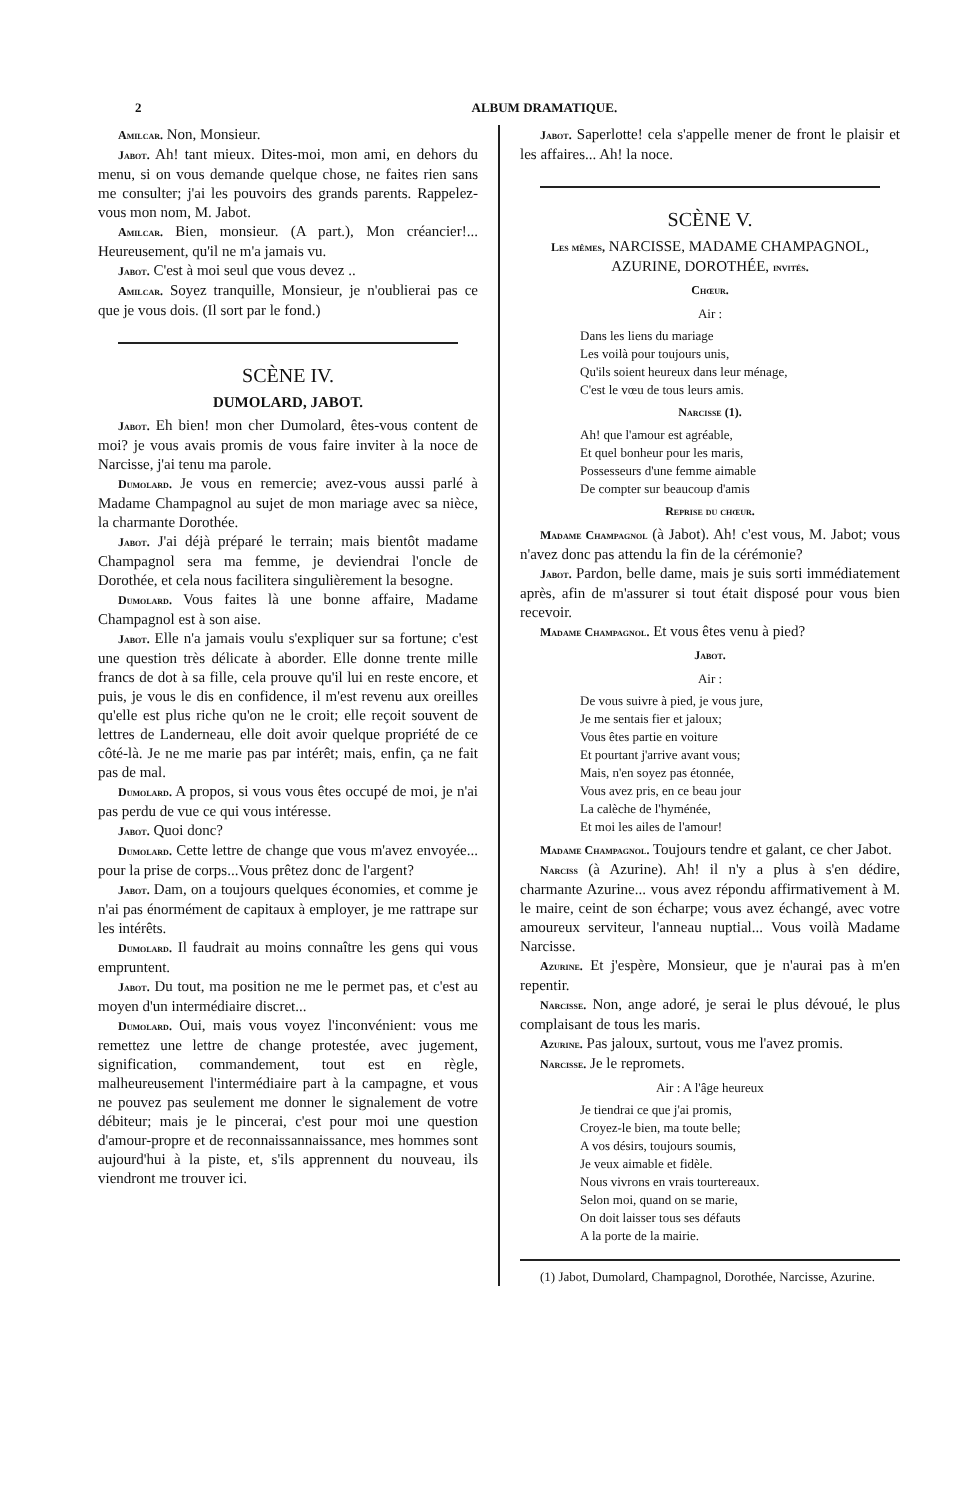2 ALBUM DRAMATIQUE.
Amilcar. Non, Monsieur.
Jabot. Ah! tant mieux. Dites-moi, mon ami, en dehors du menu, si on vous demande quelque chose, ne faites rien sans me consulter; j'ai les pouvoirs des grands parents. Rappelez-vous mon nom, M. Jabot.
Amilcar. Bien, monsieur. (A part.), Mon créancier!... Heureusement, qu'il ne m'a jamais vu.
Jabot. C'est à moi seul que vous devez ..
Amilcar. Soyez tranquille, Monsieur, je n'oublierai pas ce que je vous dois. (Il sort par le fond.)
SCÈNE IV.
DUMOLARD, JABOT.
Jabot. Eh bien! mon cher Dumolard, êtes-vous content de moi? je vous avais promis de vous faire inviter à la noce de Narcisse, j'ai tenu ma parole.
Dumolard. Je vous en remercie; avez-vous aussi parlé à Madame Champagnol au sujet de mon mariage avec sa nièce, la charmante Dorothée.
Jabot. J'ai déjà préparé le terrain; mais bientôt madame Champagnol sera ma femme, je deviendrai l'oncle de Dorothée, et cela nous facilitera singulièrement la besogne.
Dumolard. Vous faites là une bonne affaire, Madame Champagnol est à son aise.
Jabot. Elle n'a jamais voulu s'expliquer sur sa fortune; c'est une question très délicate à aborder. Elle donne trente mille francs de dot à sa fille, cela prouve qu'il lui en reste encore, et puis, je vous le dis en confidence, il m'est revenu aux oreilles qu'elle est plus riche qu'on ne le croit; elle reçoit souvent de lettres de Landerneau, elle doit avoir quelque propriété de ce côté-là. Je ne me marie pas par intérêt; mais, enfin, ça ne fait pas de mal.
Dumolard. A propos, si vous vous êtes occupé de moi, je n'ai pas perdu de vue ce qui vous intéresse.
Jabot. Quoi donc?
Dumolard. Cette lettre de change que vous m'avez envoyée... pour la prise de corps...Vous prêtez donc de l'argent?
Jabot. Dam, on a toujours quelques économies, et comme je n'ai pas énormément de capitaux à employer, je me rattrape sur les intérêts.
Dumolard. Il faudrait au moins connaître les gens qui vous empruntent.
Jabot. Du tout, ma position ne me le permet pas, et c'est au moyen d'un intermédiaire discret...
Dumolard. Oui, mais vous voyez l'inconvénient: vous me remettez une lettre de change protestée, avec jugement, signification, commandement, tout est en règle, malheureusement l'intermédiaire part à la campagne, et vous ne pouvez pas seulement me donner le signalement de votre débiteur; mais je le pincerai, c'est pour moi une question d'amour-propre et de reconnaissannaissance, mes hommes sont aujourd'hui à la piste, et, s'ils apprennent du nouveau, ils viendront me trouver ici.
Jabot. Saperlotte! cela s'appelle mener de front le plaisir et les affaires... Ah! la noce.
SCÈNE V.
Les mêmes, NARCISSE, MADAME CHAMPAGNOL, AZURINE, DOROTHÉE, invités.
Chœur.
Air :
Dans les liens du mariage
Les voilà pour toujours unis,
Qu'ils soient heureux dans leur ménage,
C'est le vœu de tous leurs amis.
Narcisse (1).
Ah! que l'amour est agréable,
Et quel bonheur pour les maris,
Possesseurs d'une femme aimable
De compter sur beaucoup d'amis
Reprise du chœur.
Madame Champagnol (à Jabot). Ah! c'est vous, M. Jabot; vous n'avez donc pas attendu la fin de la cérémonie?
Jabot. Pardon, belle dame, mais je suis sorti immédiatement après, afin de m'assurer si tout était disposé pour vous bien recevoir.
Madame Champagnol. Et vous êtes venu à pied?
Jabot.
Air :
De vous suivre à pied, je vous jure,
Je me sentais fier et jaloux;
Vous êtes partie en voiture
Et pourtant j'arrive avant vous;
Mais, n'en soyez pas étonnée,
Vous avez pris, en ce beau jour
La calèche de l'hyménée,
Et moi les ailes de l'amour!
Madame Champagnol. Toujours tendre et galant, ce cher Jabot.
Narciss (à Azurine). Ah! il n'y a plus à s'en dédire, charmante Azurine... vous avez répondu affirmativement à M. le maire, ceint de son écharpe; vous avez échangé, avec votre amoureux serviteur, l'anneau nuptial... Vous voilà Madame Narcisse.
Azurine. Et j'espère, Monsieur, que je n'aurai pas à m'en repentir.
Narcisse. Non, ange adoré, je serai le plus dévoué, le plus complaisant de tous les maris.
Azurine. Pas jaloux, surtout, vous me l'avez promis.
Narcisse. Je le repromets.
Air : A l'âge heureux
Je tiendrai ce que j'ai promis,
Croyez-le bien, ma toute belle;
A vos désirs, toujours soumis,
Je veux aimable et fidèle.
Nous vivrons en vrais tourtereaux.
Selon moi, quand on se marie,
On doit laisser tous ses défauts
A la porte de la mairie.
(1) Jabot, Dumolard, Champagnol, Dorothée, Narcisse, Azurine.